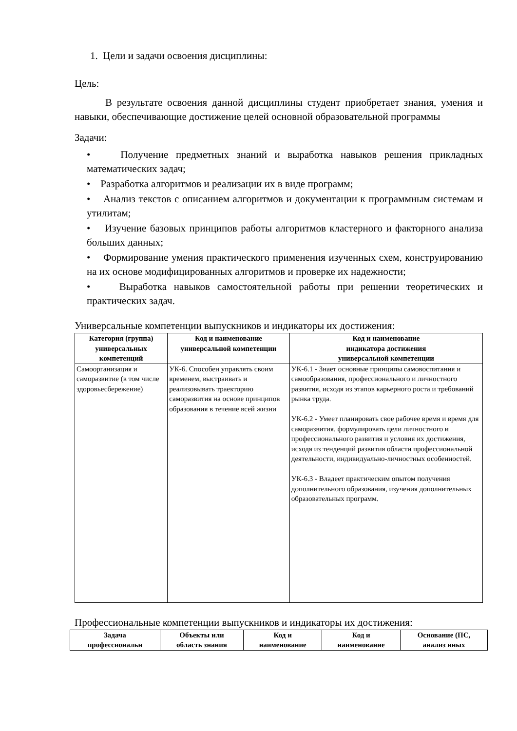1. Цели и задачи освоения дисциплины:
Цель:
В результате освоения данной дисциплины студент приобретает знания, умения и навыки, обеспечивающие достижение целей основной образовательной программы
Задачи:
• Получение предметных знаний и выработка навыков решения прикладных математических задач;
• Разработка алгоритмов и реализации их в виде программ;
• Анализ текстов с описанием алгоритмов и документации к программным системам и утилитам;
• Изучение базовых принципов работы алгоритмов кластерного и факторного анализа больших данных;
• Формирование умения практического применения изученных схем, конструированию на их основе модифицированных алгоритмов и проверке их надежности;
• Выработка навыков самостоятельной работы при решении теоретических и практических задач.
Универсальные компетенции выпускников и индикаторы их достижения:
| Категория (группа) универсальных компетенций | Код и наименование универсальной компетенции | Код и наименование индикатора достижения универсальной компетенции |
| --- | --- | --- |
| Самоорганизация и саморазвитие (в том числе здоровьесбережение) | УК-6. Способен управлять своим временем, выстраивать и реализовывать траекторию саморазвития на основе принципов образования в течение всей жизни | УК-6.1 - Знает основные принципы самовоспитания и самообразования, профессионального и личностного развития, исходя из этапов карьерного роста и требований рынка труда. УК-6.2 - Умеет планировать свое рабочее время и время для саморазвития. формулировать цели личностного и профессионального развития и условия их достижения, исходя из тенденций развития области профессиональной деятельности, индивидуально-личностных особенностей. УК-6.3 - Владеет практическим опытом получения дополнительного образования, изучения дополнительных образовательных программ. |
Профессиональные компетенции выпускников и индикаторы их достижения:
| Задача профессиональн | Объекты или область знания | Код и наименование | Код и наименование | Основание (ПС, анализ иных |
| --- | --- | --- | --- | --- |